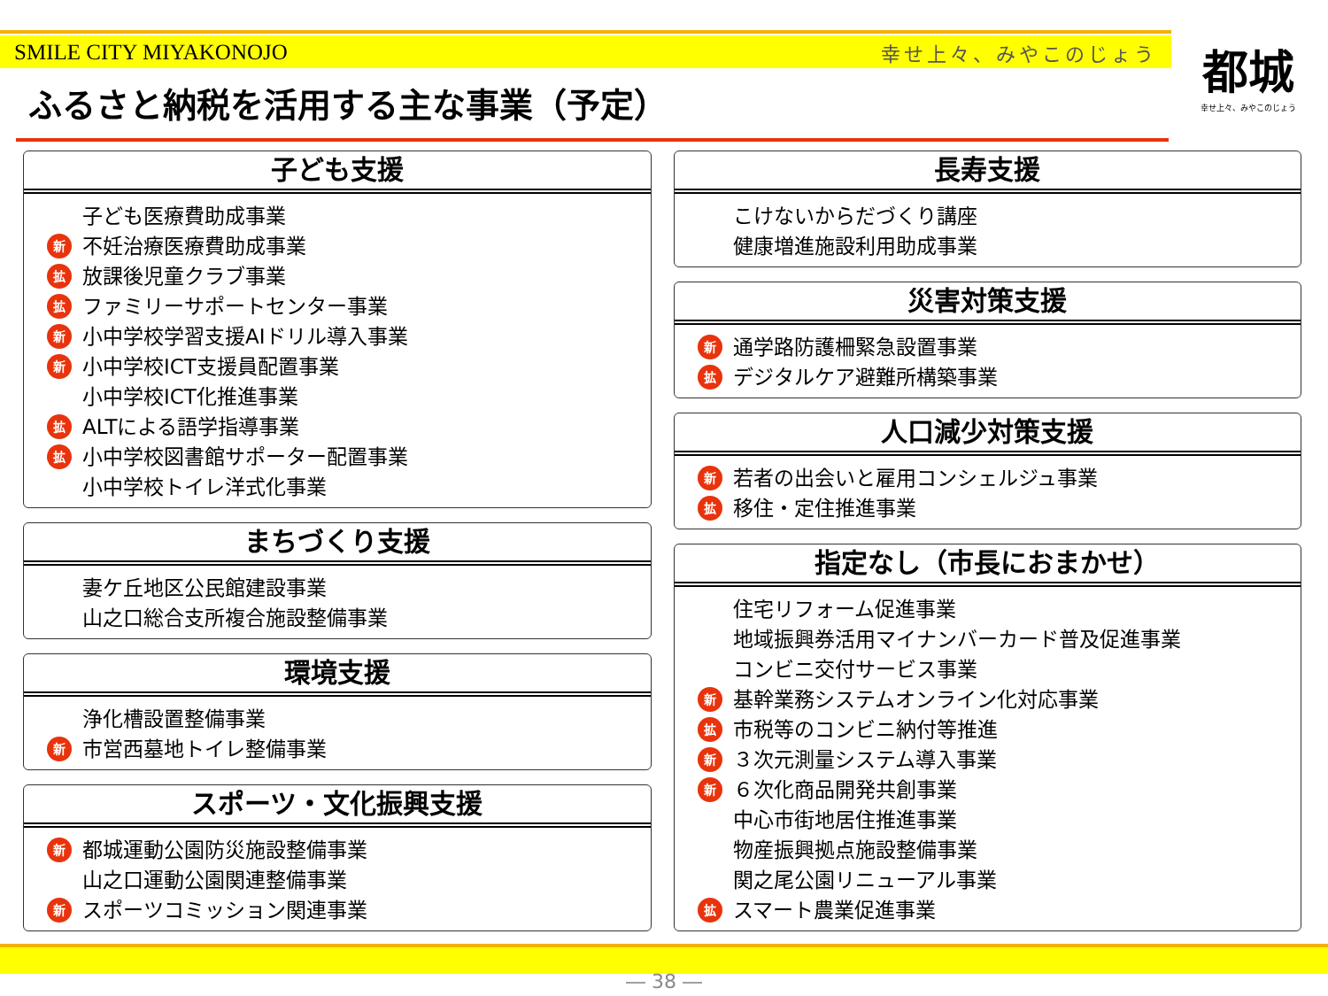SMILE CITY MIYAKONOJO 幸せ上々、みやこのじょう
都城
幸せ上々、みやこのじょう
ふるさと納税を活用する主な事業（予定）
子ども支援
子ども医療費助成事業
新 不妊治療医療費助成事業
拡 放課後児童クラブ事業
拡 ファミリーサポートセンター事業
新 小中学校学習支援AIドリル導入事業
新 小中学校ICT支援員配置事業
小中学校ICT化推進事業
拡 ALTによる語学指導事業
拡 小中学校図書館サポーター配置事業
小中学校トイレ洋式化事業
まちづくり支援
妻ケ丘地区公民館建設事業
山之口総合支所複合施設整備事業
環境支援
浄化槽設置整備事業
新 市営西墓地トイレ整備事業
スポーツ・文化振興支援
新 都城運動公園防災施設整備事業
山之口運動公園関連整備事業
新 スポーツコミッション関連事業
長寿支援
こけないからだづくり講座
健康増進施設利用助成事業
災害対策支援
新 通学路防護柵緊急設置事業
拡 デジタルケア避難所構築事業
人口減少対策支援
新 若者の出会いと雇用コンシェルジュ事業
拡 移住・定住推進事業
指定なし（市長におまかせ）
住宅リフォーム促進事業
地域振興券活用マイナンバーカード普及促進事業
コンビニ交付サービス事業
新 基幹業務システムオンライン化対応事業
拡 市税等のコンビニ納付等推進
新 ３次元測量システム導入事業
新 ６次化商品開発共創事業
中心市街地居住推進事業
物産振興拠点施設整備事業
関之尾公園リニューアル事業
拡 スマート農業促進事業
― 38 ―